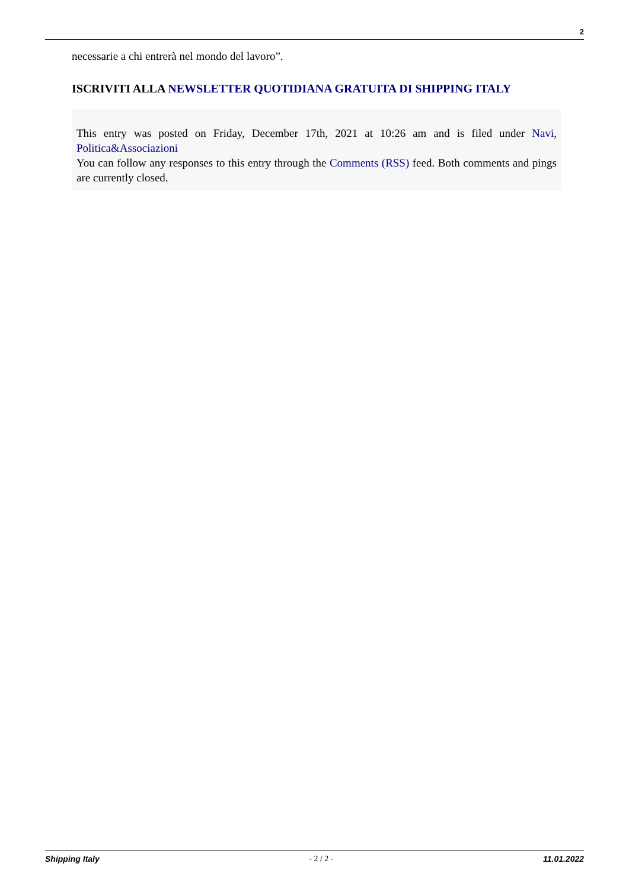2
necessarie a chi entrerà nel mondo del lavoro”.
ISCRIVITI ALLA NEWSLETTER QUOTIDIANA GRATUITA DI SHIPPING ITALY
This entry was posted on Friday, December 17th, 2021 at 10:26 am and is filed under Navi, Politica&Associazioni
You can follow any responses to this entry through the Comments (RSS) feed. Both comments and pings are currently closed.
Shipping Italy - 2 / 2 - 11.01.2022